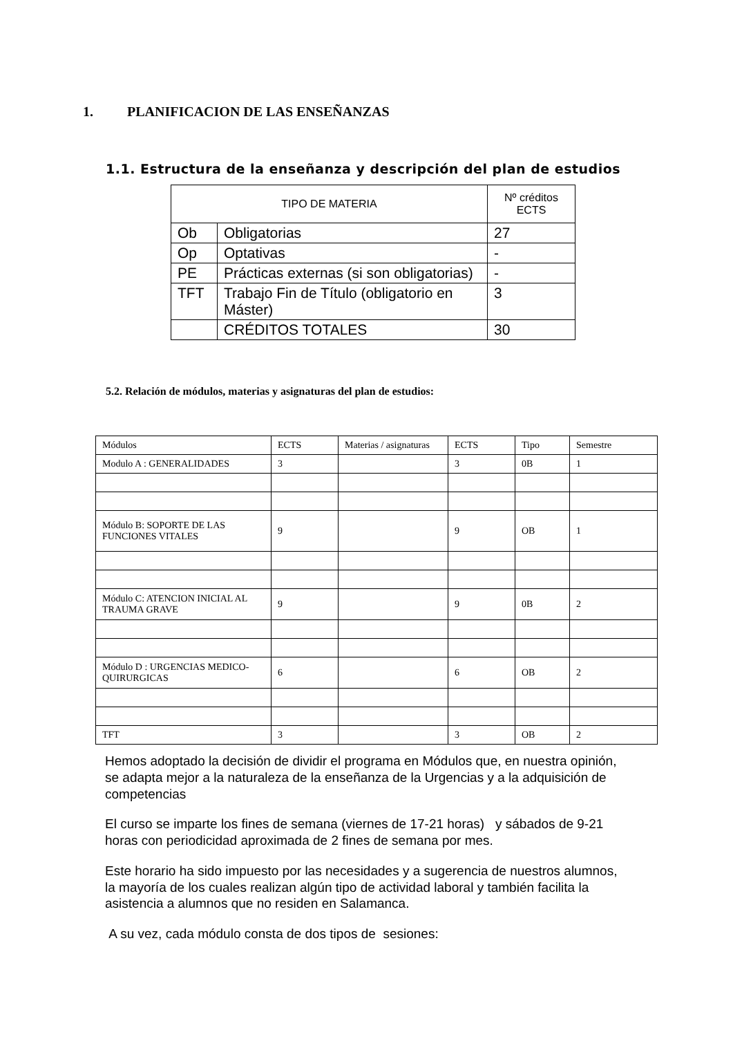1. PLANIFICACION DE LAS ENSEÑANZAS
1.1. Estructura de la enseñanza y descripción del plan de estudios
| TIPO DE MATERIA | | Nº créditos ECTS |
| --- | --- | --- |
| Ob | Obligatorias | 27 |
| Op | Optativas | - |
| PE | Prácticas externas (si son obligatorias) | - |
| TFT | Trabajo Fin de Título (obligatorio en Máster) | 3 |
| | CRÉDITOS TOTALES | 30 |
5.2. Relación de módulos, materias y asignaturas del plan de estudios:
| Módulos | ECTS | Materias / asignaturas | ECTS | Tipo | Semestre |
| Modulo A : GENERALIDADES | 3 | | 3 | 0B | 1 |
| Módulo B: SOPORTE DE LAS FUNCIONES VITALES | 9 | | 9 | OB | 1 |
| Módulo C: ATENCION INICIAL AL TRAUMA GRAVE | 9 | | 9 | 0B | 2 |
| Módulo D : URGENCIAS MEDICO-QUIRURGICAS | 6 | | 6 | OB | 2 |
| TFT | 3 | | 3 | OB | 2 |
Hemos adoptado la decisión de dividir el programa en Módulos que, en nuestra opinión, se adapta mejor a la naturaleza de la enseñanza de la Urgencias y a la adquisición de competencias
El curso se imparte los fines de semana (viernes de 17-21 horas) y sábados de 9-21 horas con periodicidad aproximada de 2 fines de semana por mes.
Este horario ha sido impuesto por las necesidades y a sugerencia de nuestros alumnos, la mayoría de los cuales realizan algún tipo de actividad laboral y también facilita la asistencia a alumnos que no residen en Salamanca.
A su vez, cada módulo consta de dos tipos de sesiones: